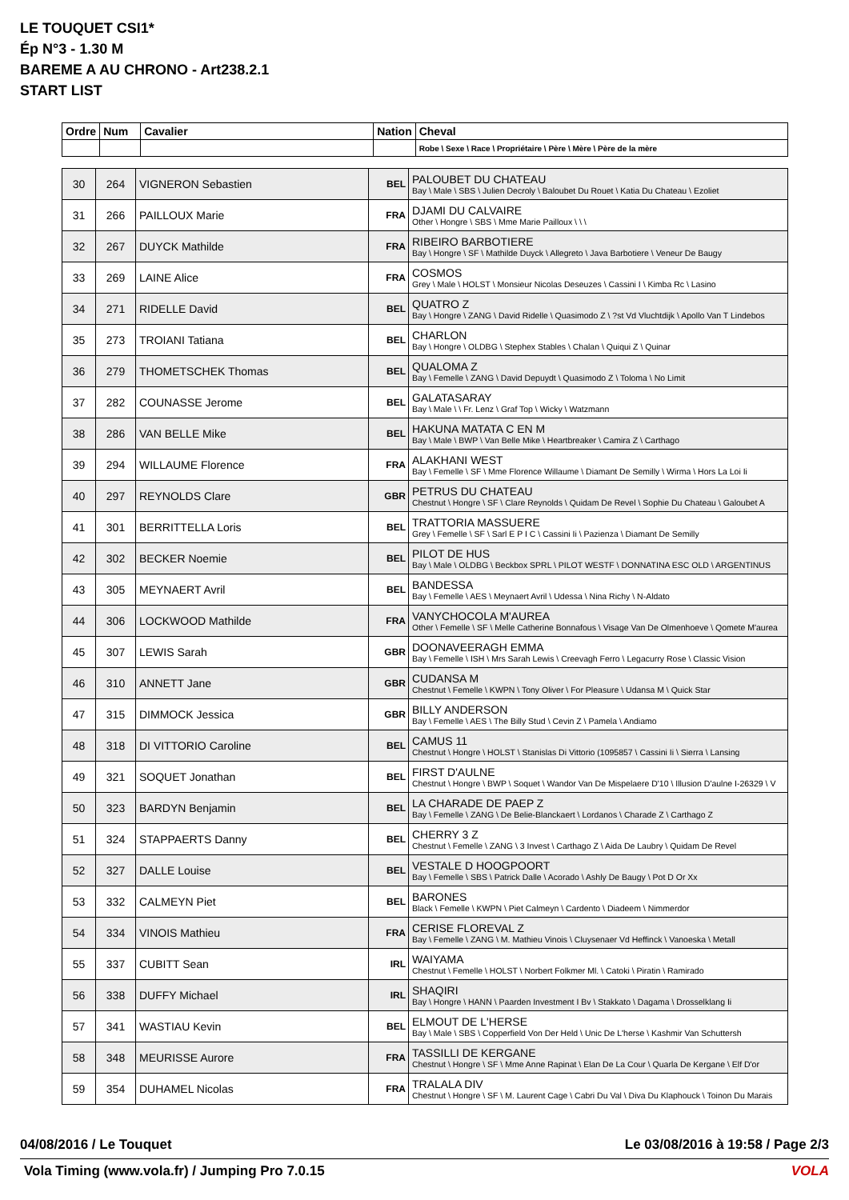LE TOUQUET CSI1*
Ép N°3 - 1.30 M
BAREME A AU CHRONO - Art238.2.1
START LIST
| Ordre | Num | Cavalier | Nation | Cheval |
| --- | --- | --- | --- | --- |
| | | | | Robe \ Sexe \ Race \ Propriétaire \ Père \ Mère \ Père de la mère |
| 30 | 264 | VIGNERON Sebastien | BEL | PALOUBET DU CHATEAU Bay \ Male \ SBS \ Julien Decroly \ Baloubet Du Rouet \ Katia Du Chateau \ Ezoliet |
| 31 | 266 | PAILLOUX Marie | FRA | DJAMI DU CALVAIRE Other \ Hongre \ SBS \ Mme Marie Pailloux \ \ \ |
| 32 | 267 | DUYCK Mathilde | FRA | RIBEIRO BARBOTIERE Bay \ Hongre \ SF \ Mathilde Duyck \ Allegreto \ Java Barbotiere \ Veneur De Baugy |
| 33 | 269 | LAINE Alice | FRA | COSMOS Grey \ Male \ HOLST \ Monsieur Nicolas Deseuzes \ Cassini I \ Kimba Rc \ Lasino |
| 34 | 271 | RIDELLE David | BEL | QUATRO Z Bay \ Hongre \ ZANG \ David Ridelle \ Quasimodo Z \ ?st Vd Vluchtdijk \ Apollo Van T Lindebos |
| 35 | 273 | TROIANI Tatiana | BEL | CHARLON Bay \ Hongre \ OLDBG \ Stephex Stables \ Chalan \ Quiqui Z \ Quinar |
| 36 | 279 | THOMETSCHEK Thomas | BEL | QUALOMA Z Bay \ Femelle \ ZANG \ David Depuydt \ Quasimodo Z \ Toloma \ No Limit |
| 37 | 282 | COUNASSE Jerome | BEL | GALATASARAY Bay \ Male \ \ Fr. Lenz \ Graf Top \ Wicky \ Watzmann |
| 38 | 286 | VAN BELLE Mike | BEL | HAKUNA MATATA C EN M Bay \ Male \ BWP \ Van Belle Mike \ Heartbreaker \ Camira Z \ Carthago |
| 39 | 294 | WILLAUME Florence | FRA | ALAKHANI WEST Bay \ Femelle \ SF \ Mme Florence Willaume \ Diamant De Semilly \ Wirma \ Hors La Loi Ii |
| 40 | 297 | REYNOLDS Clare | GBR | PETRUS DU CHATEAU Chestnut \ Hongre \ SF \ Clare Reynolds \ Quidam De Revel \ Sophie Du Chateau \ Galoubet A |
| 41 | 301 | BERRITTELLA Loris | BEL | TRATTORIA MASSUERE Grey \ Femelle \ SF \ Sarl E P I C \ Cassini Ii \ Pazienza \ Diamant De Semilly |
| 42 | 302 | BECKER Noemie | BEL | PILOT DE HUS Bay \ Male \ OLDBG \ Beckbox SPRL \ PILOT WESTF \ DONNATINA ESC OLD \ ARGENTINUS |
| 43 | 305 | MEYNAERT Avril | BEL | BANDESSA Bay \ Femelle \ AES \ Meynaert Avril \ Udessa \ Nina Richy \ N-Aldato |
| 44 | 306 | LOCKWOOD Mathilde | FRA | VANYCHOCOLA M'AUREA Other \ Femelle \ SF \ Melle Catherine Bonnafous \ Visage Van De Olmenhoeve \ Qomete M'aurea |
| 45 | 307 | LEWIS Sarah | GBR | DOONAVEERAGH EMMA Bay \ Femelle \ ISH \ Mrs Sarah Lewis \ Creevagh Ferro \ Legacurry Rose \ Classic Vision |
| 46 | 310 | ANNETT Jane | GBR | CUDANSA M Chestnut \ Femelle \ KWPN \ Tony Oliver \ For Pleasure \ Udansa M \ Quick Star |
| 47 | 315 | DIMMOCK Jessica | GBR | BILLY ANDERSON Bay \ Femelle \ AES \ The Billy Stud \ Cevin Z \ Pamela \ Andiamo |
| 48 | 318 | DI VITTORIO Caroline | BEL | CAMUS 11 Chestnut \ Hongre \ HOLST \ Stanislas Di Vittorio (1095857 \ Cassini Ii \ Sierra \ Lansing |
| 49 | 321 | SOQUET Jonathan | BEL | FIRST D'AULNE Chestnut \ Hongre \ BWP \ Soquet \ Wandor Van De Mispelaere D'10 \ Illusion D'aulne I-26329 \ V |
| 50 | 323 | BARDYN Benjamin | BEL | LA CHARADE DE PAEP Z Bay \ Femelle \ ZANG \ De Belie-Blanckaert \ Lordanos \ Charade Z \ Carthago Z |
| 51 | 324 | STAPPAERTS Danny | BEL | CHERRY 3 Z Chestnut \ Femelle \ ZANG \ 3 Invest \ Carthago Z \ Aida De Laubry \ Quidam De Revel |
| 52 | 327 | DALLE Louise | BEL | VESTALE D HOOGPOORT Bay \ Femelle \ SBS \ Patrick Dalle \ Acorado \ Ashly De Baugy \ Pot D Or Xx |
| 53 | 332 | CALMEYN Piet | BEL | BARONES Black \ Femelle \ KWPN \ Piet Calmeyn \ Cardento \ Diadeem \ Nimmerdor |
| 54 | 334 | VINOIS Mathieu | FRA | CERISE FLOREVAL Z Bay \ Femelle \ ZANG \ M. Mathieu Vinois \ Cluysenaer Vd Heffinck \ Vanoeska \ Metall |
| 55 | 337 | CUBITT Sean | IRL | WAIYAMA Chestnut \ Femelle \ HOLST \ Norbert Folkmer Ml. \ Catoki \ Piratin \ Ramirado |
| 56 | 338 | DUFFY Michael | IRL | SHAQIRI Bay \ Hongre \ HANN \ Paarden Investment I Bv \ Stakkato \ Dagama \ Drosselklang Ii |
| 57 | 341 | WASTIAU Kevin | BEL | ELMOUT DE L'HERSE Bay \ Male \ SBS \ Copperfield Von Der Held \ Unic De L'herse \ Kashmir Van Schuttersh |
| 58 | 348 | MEURISSE Aurore | FRA | TASSILLI DE KERGANE Chestnut \ Hongre \ SF \ Mme Anne Rapinat \ Elan De La Cour \ Quarla De Kergane \ Elf D'or |
| 59 | 354 | DUHAMEL Nicolas | FRA | TRALALA DIV Chestnut \ Hongre \ SF \ M. Laurent Cage \ Cabri Du Val \ Diva Du Klaphouck \ Toinon Du Marais |
04/08/2016 / Le Touquet Le 03/08/2016 à 19:58 / Page 2/3
Vola Timing (www.vola.fr) / Jumping Pro 7.0.15 VOLA